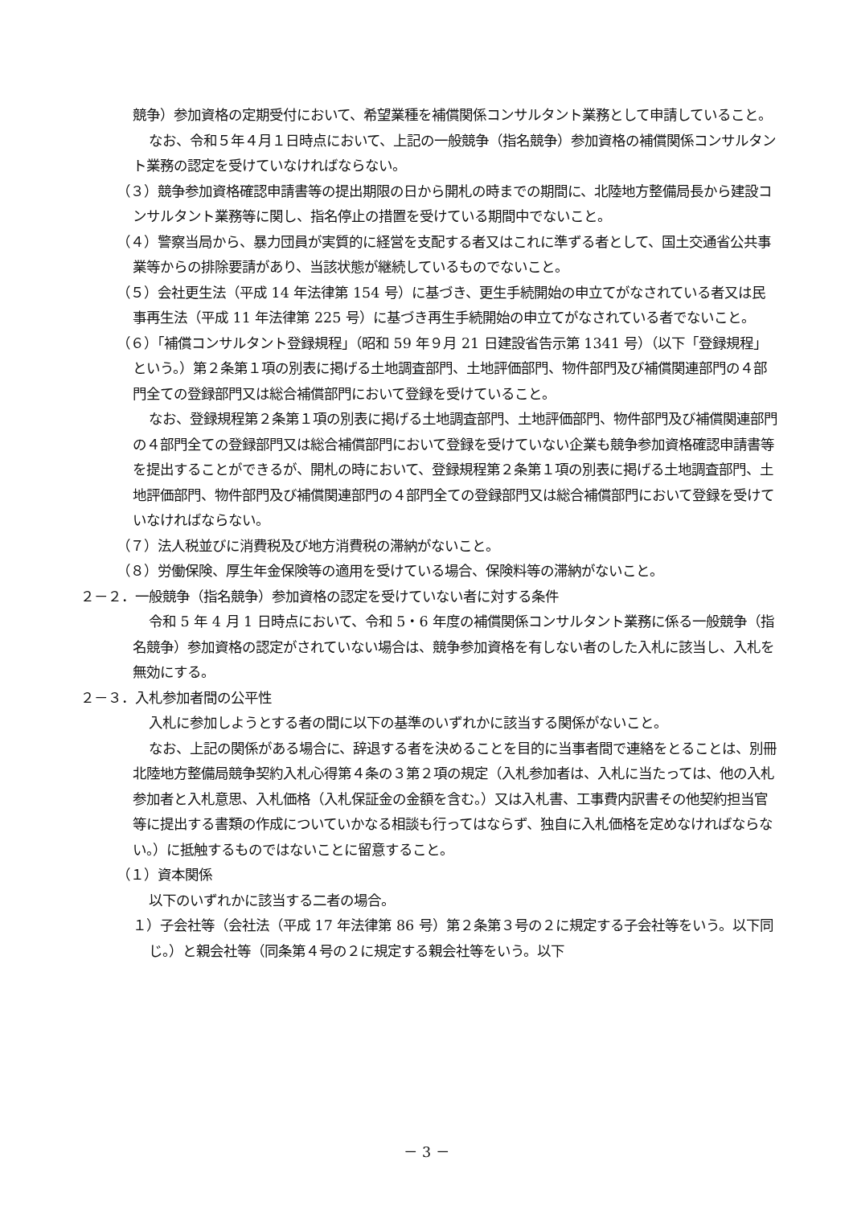競争）参加資格の定期受付において、希望業種を補償関係コンサルタント業務として申請していること。
なお、令和５年４月１日時点において、上記の一般競争（指名競争）参加資格の補償関係コンサルタント業務の認定を受けていなければならない。
（３）競争参加資格確認申請書等の提出期限の日から開札の時までの期間に、北陸地方整備局長から建設コンサルタント業務等に関し、指名停止の措置を受けている期間中でないこと。
（４）警察当局から、暴力団員が実質的に経営を支配する者又はこれに準ずる者として、国土交通省公共事業等からの排除要請があり、当該状態が継続しているものでないこと。
（５）会社更生法（平成 14 年法律第 154 号）に基づき、更生手続開始の申立てがなされている者又は民事再生法（平成 11 年法律第 225 号）に基づき再生手続開始の申立てがなされている者でないこと。
（６）「補償コンサルタント登録規程」（昭和 59 年９月 21 日建設省告示第 1341 号）（以下「登録規程」という。）第２条第１項の別表に掲げる土地調査部門、土地評価部門、物件部門及び補償関連部門の４部門全ての登録部門又は総合補償部門において登録を受けていること。
なお、登録規程第２条第１項の別表に掲げる土地調査部門、土地評価部門、物件部門及び補償関連部門の４部門全ての登録部門又は総合補償部門において登録を受けていない企業も競争参加資格確認申請書等を提出することができるが、開札の時において、登録規程第２条第１項の別表に掲げる土地調査部門、土地評価部門、物件部門及び補償関連部門の４部門全ての登録部門又は総合補償部門において登録を受けていなければならない。
（７）法人税並びに消費税及び地方消費税の滞納がないこと。
（８）労働保険、厚生年金保険等の適用を受けている場合、保険料等の滞納がないこと。
２－２．一般競争（指名競争）参加資格の認定を受けていない者に対する条件
令和 5 年 4 月 1 日時点において、令和 5・6 年度の補償関係コンサルタント業務に係る一般競争（指名競争）参加資格の認定がされていない場合は、競争参加資格を有しない者のした入札に該当し、入札を無効にする。
２－３．入札参加者間の公平性
入札に参加しようとする者の間に以下の基準のいずれかに該当する関係がないこと。
なお、上記の関係がある場合に、辞退する者を決めることを目的に当事者間で連絡をとることは、別冊北陸地方整備局競争契約入札心得第４条の３第２項の規定（入札参加者は、入札に当たっては、他の入札参加者と入札意思、入札価格（入札保証金の金額を含む。）又は入札書、工事費内訳書その他契約担当官等に提出する書類の作成についていかなる相談も行ってはならず、独自に入札価格を定めなければならない。）に抵触するものではないことに留意すること。
（１）資本関係
以下のいずれかに該当する二者の場合。
１）子会社等（会社法（平成 17 年法律第 86 号）第２条第３号の２に規定する子会社等をいう。以下同じ。）と親会社等（同条第４号の２に規定する親会社等をいう。以下
－ 3 －